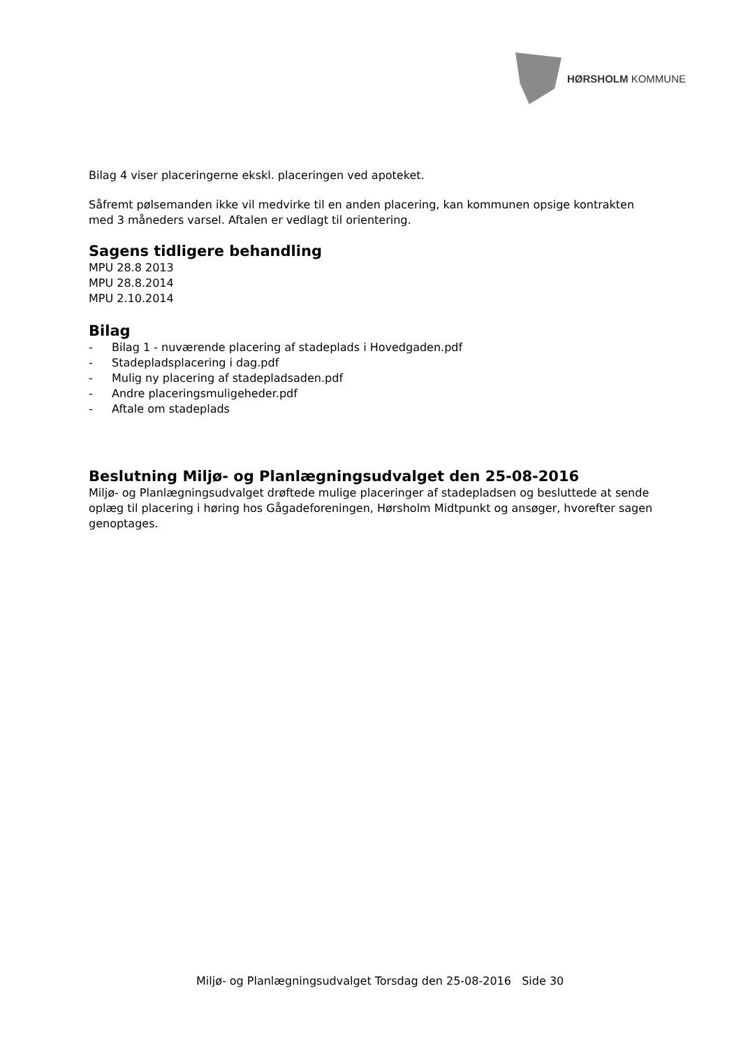HØRSHOLM KOMMUNE
Bilag 4 viser placeringerne ekskl. placeringen ved apoteket.
Såfremt pølsemanden ikke vil medvirke til en anden placering, kan kommunen opsige kontrakten med 3 måneders varsel. Aftalen er vedlagt til orientering.
Sagens tidligere behandling
MPU 28.8 2013
MPU 28.8.2014
MPU 2.10.2014
Bilag
- Bilag 1 - nuværende placering af stadeplads i Hovedgaden.pdf
- Stadepladsplacering i dag.pdf
- Mulig ny placering af stadepladsaden.pdf
- Andre placeringsmuligeheder.pdf
- Aftale om stadeplads
Beslutning Miljø- og Planlægningsudvalget den 25-08-2016
Miljø- og Planlægningsudvalget drøftede mulige placeringer af stadepladsen og besluttede at sende oplæg til placering i høring hos Gågadeforeningen, Hørsholm Midtpunkt og ansøger, hvorefter sagen genoptages.
Miljø- og Planlægningsudvalget Torsdag den 25-08-2016 Side 30